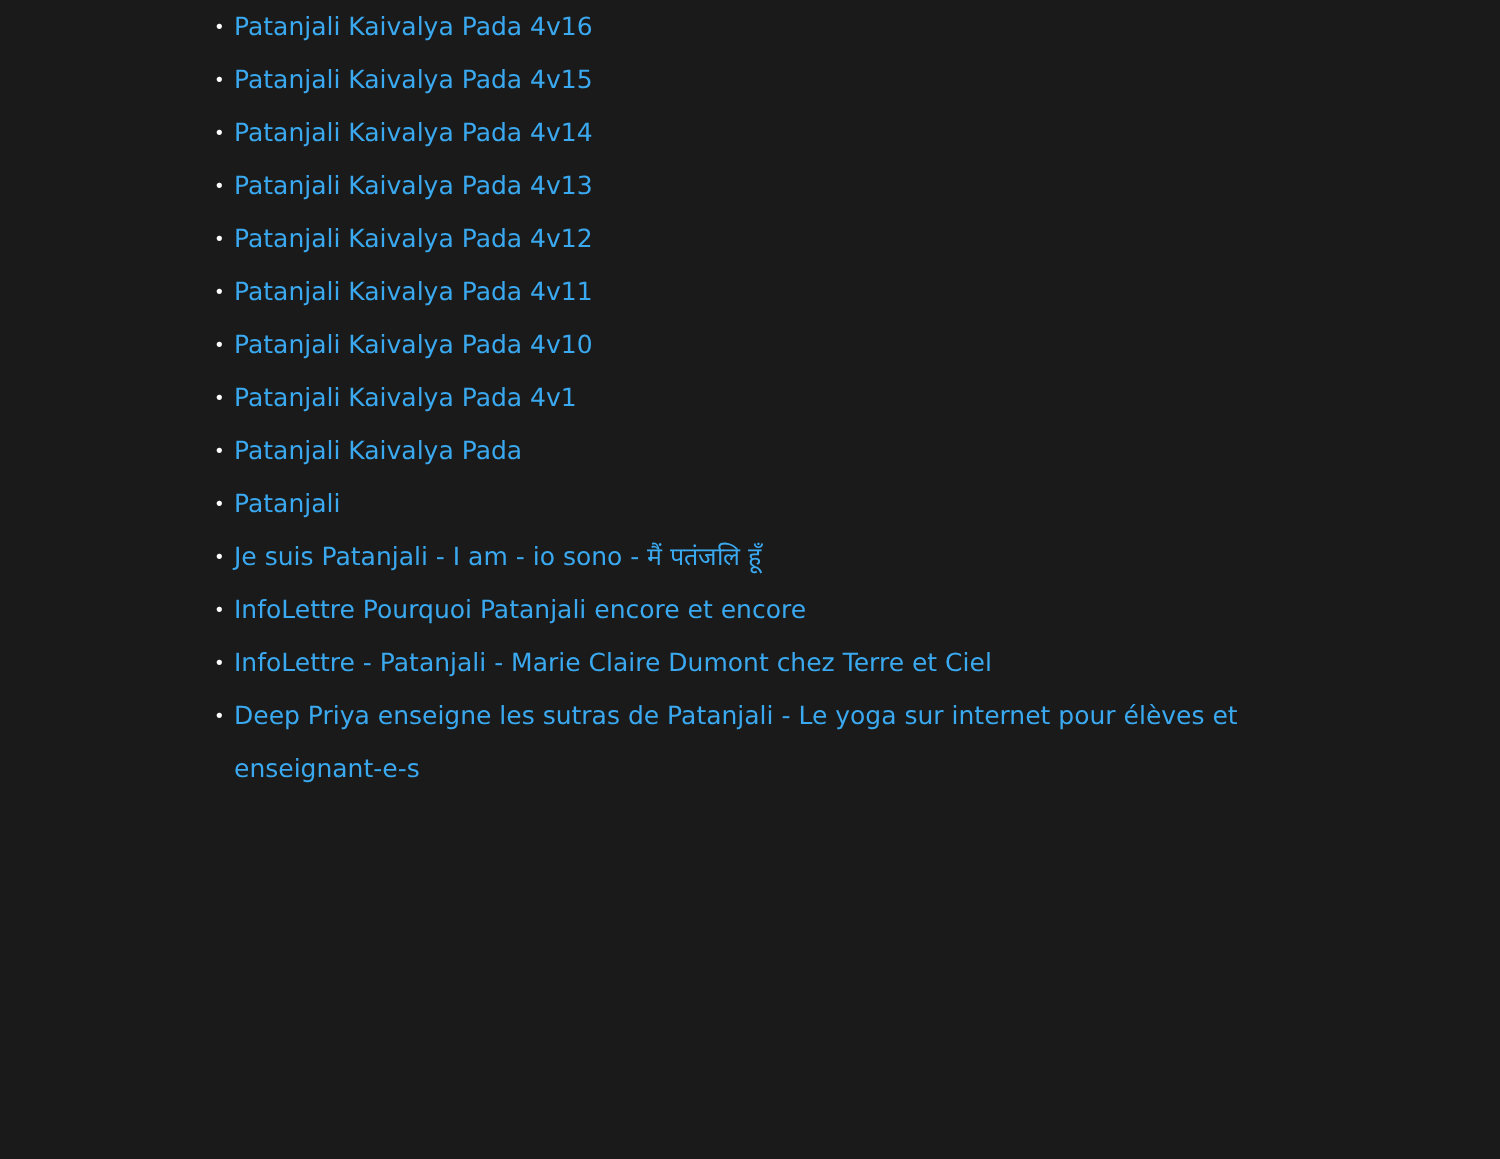• Patanjali Kaivalya Pada 4v16
• Patanjali Kaivalya Pada 4v15
• Patanjali Kaivalya Pada 4v14
• Patanjali Kaivalya Pada 4v13
• Patanjali Kaivalya Pada 4v12
• Patanjali Kaivalya Pada 4v11
• Patanjali Kaivalya Pada 4v10
• Patanjali Kaivalya Pada 4v1
• Patanjali Kaivalya Pada
• Patanjali
• Je suis Patanjali - I am - io sono - मैं पतंजलि हूँ
• InfoLettre Pourquoi Patanjali encore et encore
• InfoLettre - Patanjali - Marie Claire Dumont chez Terre et Ciel
• Deep Priya enseigne les sutras de Patanjali - Le yoga sur internet pour élèves et enseignant-e-s